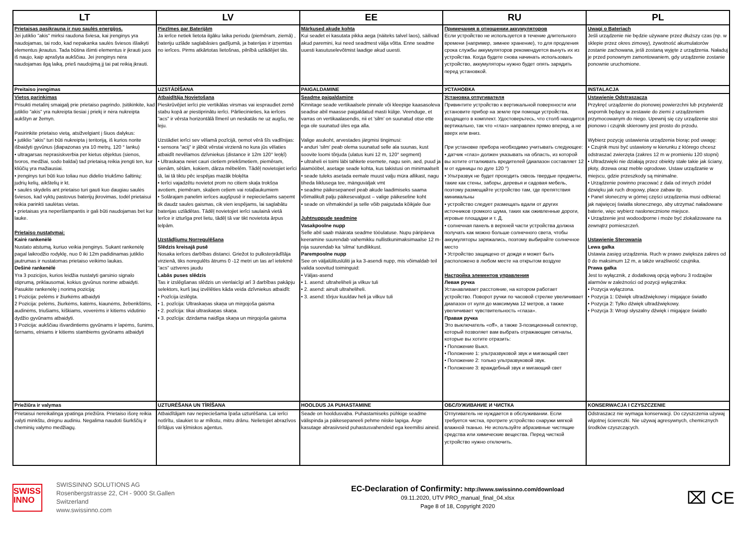| LT | LV | EE | RU | PL |
| --- | --- | --- | --- | --- |
| Prietaisas pasikrauna ir nuo saulės energijos. Jei jutiklio "akis" mirksi raudona šviesa, kai įrenginys yra naudojamas, tai rodo, kad nepakanka saulės šviesos išlaikyti elementus įkrautus. Tada būtina išimti elementus ir įkrauti juos iš naujo, kaip aprašyta aukščiau. Jei įrenginys nėra naudojamas ilgą laiką, prieš naudojimą jį tai pat reikią įkrauti. | Piezīmes par Baterijām Ja ierīce netiek lietota ilgāku laika periodu (piemēram, ziemā) , bateriju uzlāde saglabāsies gadījumā, ja baterijas ir izņemtas no ierīces. Pirms atkārtotas lietošnas, pilnībā uzlādējiet tās. | Märkused akude kohta Kui seadet ei kasutata pikka aega (näiteks talvel laos), säilivad akud paremini, kui need seadmest välja võtta. Enne seadme uuesti kasutuselevõtmist laadige akud uuesti. | Примечания в отношении аккумуляторов Если устройство не используется в течение длительного времени (например, зимнее хранение), то для продления срока службы аккумуляторов рекомендуется вынуть их из устройства. Когда будете снова начинать использовать устройство, аккумуляторы нужно будет опять зарядить перед установкой. | Uwagi o Bateriach Jeśli urządzenie nie będzie używane przez dłuższy czas (np. w sklepie przez okres zimowy), żywotność akumulatorów zostanie zachowana, jeśli zostaną wyjęte z urządzenia. Naładuj je przed ponownym zamontowaniem, gdy urządzenie zostanie ponownie uruchomione. |
| Preitaiso įrengimas | UZSTĀDĪŠANA | PAIGALDAMINE | УСТАНОВКА | INSTALACJA |
| Vietos parinkimas Prisukti metalinį smaigalį prie prietaiso pagrindo. Įsitikinkite, kad jutiklio "akis" yra nukreipta tiesiai į priekį ir nėra nukreipta aukštyn ar žemyn. Pasirinkite prietaiso vietą, atsižvelgiant į šiuos dalykus: • jutiklio "akis" turi būti nukreipta į teritoriją, iš kurios norite išbaidyti gyvūnus (diapazonas yra 10 metrų, 120 ° lanku) • ultragarsas neprasiskverbia per kietus objektus (sienos, tvoros, medžiai, sodo baldai) tad prietaisą reikia įrengti ten, kur kliūčių yra mažiausiai. • įrenginys turi būti kuo toliau nuo didelio triukšmo šaltinių: judrių kelių, aikštelių ir kt. • saulės skydelis ant prietaiso turi gauti kuo daugiau saulės šviesos, kad vyktų pastovus baterijų įkrovimas, todėl prietaisui reikia parinkti saulėtas vietas. • prietaisas yra neperšlampantis ir gali būti naudojamas bet kur lauke. Prietaiso nustatymai: Kairė rankenėlė Nustato atstumą, kuriuo veikia įrenginys. Sukant rankenėlę pagal laikrodžio rodyklę, nuo 0 iki 12m padidinamas jutiklio jautrumas ir nustatomas prietaiso veikimo laukas. Dešinė rankenėlė Yra 3 pozicijos, kurios leidžia nustatyti garsinio signalo stiprumą, priklausomai, kokius gyvūnus norime atbaidyti. Pasukite rankenėlę į norimą poziciją: 1 Pozicija: pelėms ir žiurkėms atbaidyti 2 Pozicija: pelėms, žiurkėms, katėms, kiaunėms, žebenkštims, audinėms, triušiams, kiškiams, voverėms ir kitiems vidutinio dydžio gyvūnams atbaidyti. 3 Pozicija: aukščiau išvardintiems gyvūnams ir lapėms, šunims, šernams, elniams ir kitiems stambiems gyvūnams atbaidyti | Atbaidītāja Novietošana Pieskrūvējiet ierīci pie vertikālas virsmas vai iespraudiet zemē stabu kopā ar piestiprinātu ierīci. Pārliecinieties, ka ierīces "acs" ir vērsta horizontālā līmenī un neskatās ne uz augšu, ne leju. Uzstādiet ierīci sev vēlamā pozīcijā, ņemot vērā šīs vadlīnijas: • sensora "acij" ir jābūt vērstai virzienā no kura jūs vēlaties atbaidīt nevēlamos dzīvniekus (distance ir 12m 120° leņķī) • Ultraskaņa neiet cauri cietiem priekšmetiem, piemēram, sienām, sētām, kokiem, dārza mēbelēm. Tādēļ novietojiet ierīci tā, lai tā tiktu pēc iespējas mazāk bloķēta • Ierīci vajadzētu novietot prom no citiem skaļa trokšņa avotiem, piemēram, skaļiem ceļiem vai rotaļlaukumiem • Solārajam panelim ierīces augšpusē ir nepieciešams saņemt tik daudz saules gaismas, cik vien iespējams, lai saglabātu baterijas uzlādētas. Tādēļ novietojiet ierīci saulainā vietā Ierīce ir izturīga pret lietu, tādēļ tā var tikt novietota ārpus telpām. Uzstādījumu Norregulēšana Slēdzis kreisajā pusē Nosaka ierīces darbības distanci. Griežot to pulksteņrādītāja virzienā, tiks noregulēts ātrums 0 -12 metri un tas arī ietekmē "acs" uztveres jaudu Labās puses slēdzis Tas ir izslēgšanas slēdzis un vienlaicīgi arī 3 darbības pakāpju selektors, kurš ļauj izvēlēties kāda veida dzīvniekus atbaidīt: • Pozīcija izslēgta. • 1. pozīcija: Ultraskaņas skaņa un mirgojoša gaisma • 2. pozīcija: tikai ultraskaņas skaņa. • 3. pozīcija: dzirdama naidīga skaņa un mirgojoša gaisma | Seadme paigaldamine Kinnitage seade vertikaalsele pinnale või kleepige kaasasoleva seadise abil maasse paigaldatud masti külge. Veenduge, et varras on vertikaalasendis, nii et 'silm' on suunatud otse ette ega ole suunatud üles ega alla. Valige asukoht, arvestades järgmisi tingimusi: • anduri 'silm' peab olema suunatud selle ala suunas, kust soovite loomi tõrjuda (ulatus kuni 12 m, 120° segment) • ultraheli ei toimi läbi tahkete esemete, nagu sein, aed, puud ja aiamööbel, asetage seade kohta, kus takistusi on minimaalselt • seade tuleks asetada eemale muust valju müra allikast, nagu tiheda liiklusega tee, mänguväljak vmt • seadme päikesepaneel peab akude laadimiseks saama võimalikult palju päikesevalgust – valige päikeseline koht • seade on vihmakindel ja selle võib paigutada kõikjale õue Juhtnuppude seadmine Vasakpoolne nupp Selle abil saab määrata seadme tööulatuse. Nupu päripäeva keeramine suurendab vahemikku nullistkunimaksimaalse 12 m-nija suurendab ka 'silma' tundlikkust. Parempoolne nupp See on väljalülitusl­üliti ja ka 3-asendi nupp, mis võimaldab teil valida soovitud toiminguid: • Väljas-asend • 1. asend: ultraheliheli ja vilkuv tuli • 2. asend: ainult ultraheliheli. • 3. asend: tõrjuv kuuldav heli ja vilkuv tuli | Установка отпугивателя Привинтите устройство к вертикальной поверхности или установите прибор на земле при помощи устройства, входящего в комплект. Удостоверьтесь, что столб находится вертикально, так что «глаз» направлен прямо вперед, а не вверх или вниз. При установке прибора необходимо учитывать следующее: • датчик «глаз» должен указывать на область, из которой вы хотите отталкивать вредителей (диапазон составляет 12 м от единицы по дуге 120 °) • Ультразвук не будет проходить сквозь твердые предметы, такие как стены, заборы, деревья и садовая мебель, поэтому размещайте устройство там, где препятствия минимальны • устройство следует размещать вдали от других источников громкого шума, таких как оживленные дороги, игровые площадки и т. Д. • солнечная панель в верхней части устройства должна получать как можно больше солнечного света, чтобы аккумуляторы заряжались, поэтому выбирайте солнечное место • Устройство защищено от дождя и может быть расположено в любом месте на открытом воздухе Настройка элементов управления Левая ручка Устанавливает расстояние, на котором работает устройство. Поворот ручки по часовой стрелке увеличивает диапазон от нуля до максимума 12 метров, а также увеличивает чувствительность «глаза». Правая ручка Это выключатель «off», а также 3-позиционный селектор, который позволяет вам выбрать отражающие сигналы, которые вы хотите отразить: • Положение Выкл. • Положение 1: ультразвуковой звук и мигающий свет • Положение 2: только ультразвуковой звук. • Положение 3: враждебный звук и мигающий свет | Ustawienie Odstraszacza Przykręć urządzenie do pionowej powierzchni lub przytwierdź wspornik będący w zestawie do ziemi z urządzeniem przymocowanym do niego. Upewnij się czy urządzenie stoi pionowo i czujnik skierowny jest prosto do przodu. Wybierz pozycję ustawienia urządzenia biorąc pod uwagę: • Czujnik musi być ustawiony w kierunku z którego chcesz odstraszać zwierzęta (zakres 12 m w promieniu 120 stopni) • Ultradzwięki nie działają przez obiekty stałe takie jak ściany, płoty, drzewa oraz meble ogrodowe. Ustaw urządzanie w miejscu, gdzie przeszkody są minimalne. • Urządzenie powinno pracować z dala od innych zródeł dzwięku jak ruch drogowy, place zabaw itp. • Panel słoneczny w górnej części urządzenia musi odbierać jak najwięcej światła słonecznego, aby utrzymać naładowane baterie, więc wybierz nasłonecznione miejsce. • Urządzenie jest wodoodporne i może być zlokalizowane na zewnątrz pomieszczeń. Ustawienie Sterowania Lewa gałka Ustawia zasięg urządzenia. Ruch w prawo zwiększa zakres od 0 do maksimum 12 m, a także wrażliwość czujnika. Prawa gałka Jest to wyłącznik, z dodatkową opcją wyboru 3 rodzajów alarmów w zależności od pozycji wyłącznika: • Pozycja wyłączona. • Pozycja 1: Dźwięk ultradźwiękowy i migające światło • Pozycja 2: Tylko dźwięk ultradźwiękowy. • Pozycja 3: Wrogi słyszalny dźwięk i migające światło |
| Priežiūra ir valymas | UZTURĒŠANA UN TĪRĪŠANA | HOOLDUS JA PUHASTAMINE | ОБСЛУЖИВАНИЕ И ЧИСТКА | KONSERWACJA I CZYSZCZENIE |
| Prietaisui nereikalinga ypatinga priežiūra. Prietaiso išorę reikia valyti minkštu, drėgnu audiniu. Negalima naudoti šiurkščių ir cheminių valymo medžiagų. | Atbaidītājam nav nepieciešama īpaša uzturēšana. Lai ierīci notīrītu, slaukiet to ar mīkstu, mitru drānu. Nelietojiet abrazīvos tīrītājus vai ķīmiskos aģentus. | Seade on hooldusvaba. Puhastamiseks pühkige seadme välispinda ja päikesepaneeli pehme niiske lapiga. Ärge kasutage abrasiivseid puhastusvahendeid ega keemilisi aineid. | Отпугиватель не нуждается в обслуживании. Если требуется чистка, протрите устройство снаружи мягкой влажной тканью. Не используйте абразивные чистящие средства или химические вещества. Перед чисткой устройство нужно отключить. | Odstraszacz nie wymaga konserwacji. Do czyszczenia używaj wlgotnej ściereczki. Nie używaj agresywnych, chemicznych środków czyszczących. |
SWISS
INNO
SWISSINNO SOLUTIONS AG
Rosenbergstrasse 22, CH - 9000 St.Gallen
Switzerland
www.swissinno.com
EC-Declaration of Confirmity: http://www.swissinno.com/download
09.11.2020, UTV PRO_manual_final_04.xlsx
Page 8 of 18, Copyright 2020
⌧ CE